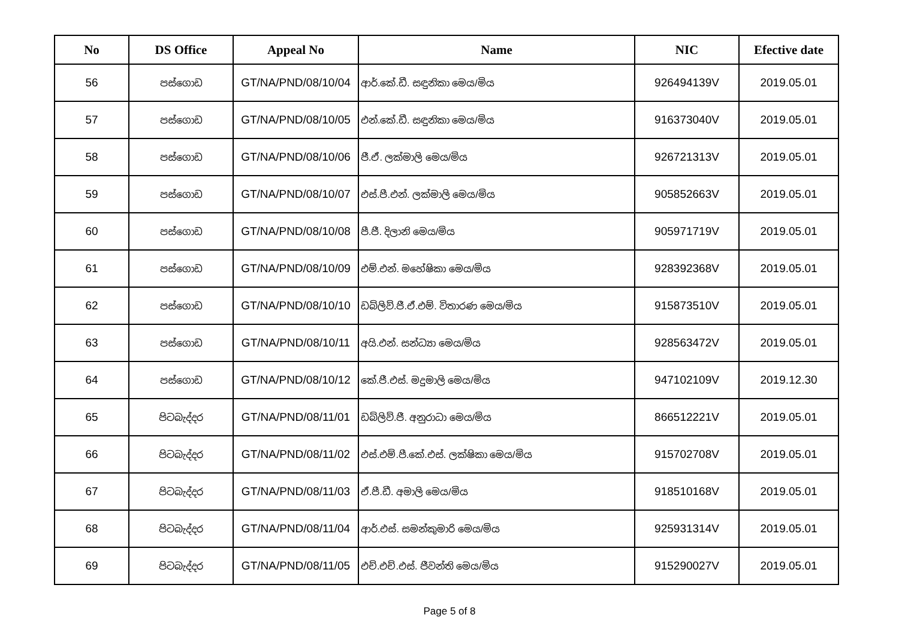| No | DS Office | Appeal No | Name | NIC | Efective date |
| --- | --- | --- | --- | --- | --- |
| 56 | පස්ගොඩ | GT/NA/PND/08/10/04 | ආර්.කේ.ඩී. සඳුනිකා මෙය/මිය | 926494139V | 2019.05.01 |
| 57 | පස්ගොඩ | GT/NA/PND/08/10/05 | එන්.කේ.ඩී. සඳුනිකා මෙය/මිය | 916373040V | 2019.05.01 |
| 58 | පස්ගොඩ | GT/NA/PND/08/10/06 | ජී.ඒ. ලක්මාලි මෙය/මිය | 926721313V | 2019.05.01 |
| 59 | පස්ගොඩ | GT/NA/PND/08/10/07 | එස්.පී.එන්. ලක්මාලි මෙය/මිය | 905852663V | 2019.05.01 |
| 60 | පස්ගොඩ | GT/NA/PND/08/10/08 | පී.ජී. දිලානි මෙය/මිය | 905971719V | 2019.05.01 |
| 61 | පස්ගොඩ | GT/NA/PND/08/10/09 | එම්.එන්. මහේෂිකා මෙය/මිය | 928392368V | 2019.05.01 |
| 62 | පස්ගොඩ | GT/NA/PND/08/10/10 | ඩබ්ලිව්.ජී.ඒ.එම්. විතාරණ මෙය/මිය | 915873510V | 2019.05.01 |
| 63 | පස්ගොඩ | GT/NA/PND/08/10/11 | අයි.එන්. සන්ධ්‍යා මෙය/මිය | 928563472V | 2019.05.01 |
| 64 | පස්ගොඩ | GT/NA/PND/08/10/12 | කේ.ජී.එස්. මදුමාලි මෙය/මිය | 947102109V | 2019.12.30 |
| 65 | පිටබැද්දර | GT/NA/PND/08/11/01 | ඩබ්ලිව්.ජී. අනුරාධා මෙය/මිය | 866512221V | 2019.05.01 |
| 66 | පිටබැද්දර | GT/NA/PND/08/11/02 | එස්.එම්.පී.කේ.එස්. ලක්ෂිකා මෙය/මිය | 915702708V | 2019.05.01 |
| 67 | පිටබැද්දර | GT/NA/PND/08/11/03 | ඒ.පී.ඩී. අමාලි මෙය/මිය | 918510168V | 2019.05.01 |
| 68 | පිටබැද්දර | GT/NA/PND/08/11/04 | ආර්.එස්. සමන්කුමාරි මෙය/මිය | 925931314V | 2019.05.01 |
| 69 | පිටබැද්දර | GT/NA/PND/08/11/05 | එච්.එච්.එස්. ජීවන්ති මෙය/මිය | 915290027V | 2019.05.01 |
Page 5 of 8